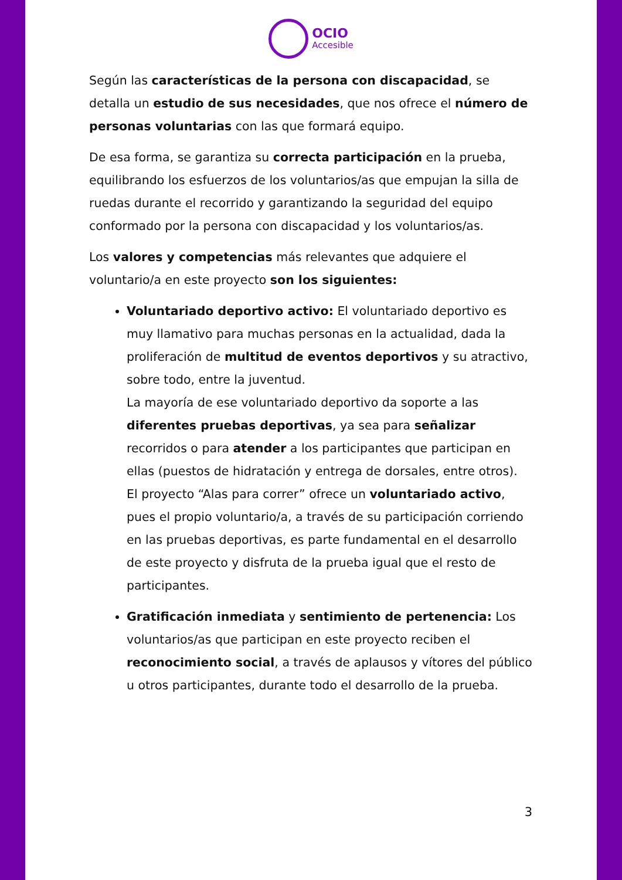OCIO Accesible
Según las características de la persona con discapacidad, se detalla un estudio de sus necesidades, que nos ofrece el número de personas voluntarias con las que formará equipo.
De esa forma, se garantiza su correcta participación en la prueba, equilibrando los esfuerzos de los voluntarios/as que empujan la silla de ruedas durante el recorrido y garantizando la seguridad del equipo conformado por la persona con discapacidad y los voluntarios/as.
Los valores y competencias más relevantes que adquiere el voluntario/a en este proyecto son los siguientes:
Voluntariado deportivo activo: El voluntariado deportivo es muy llamativo para muchas personas en la actualidad, dada la proliferación de multitud de eventos deportivos y su atractivo, sobre todo, entre la juventud.
La mayoría de ese voluntariado deportivo da soporte a las diferentes pruebas deportivas, ya sea para señalizar recorridos o para atender a los participantes que participan en ellas (puestos de hidratación y entrega de dorsales, entre otros).
El proyecto “Alas para correr” ofrece un voluntariado activo, pues el propio voluntario/a, a través de su participación corriendo en las pruebas deportivas, es parte fundamental en el desarrollo de este proyecto y disfruta de la prueba igual que el resto de participantes.
Gratificación inmediata y sentimiento de pertenencia: Los voluntarios/as que participan en este proyecto reciben el reconocimiento social, a través de aplausos y vítores del público u otros participantes, durante todo el desarrollo de la prueba.
3